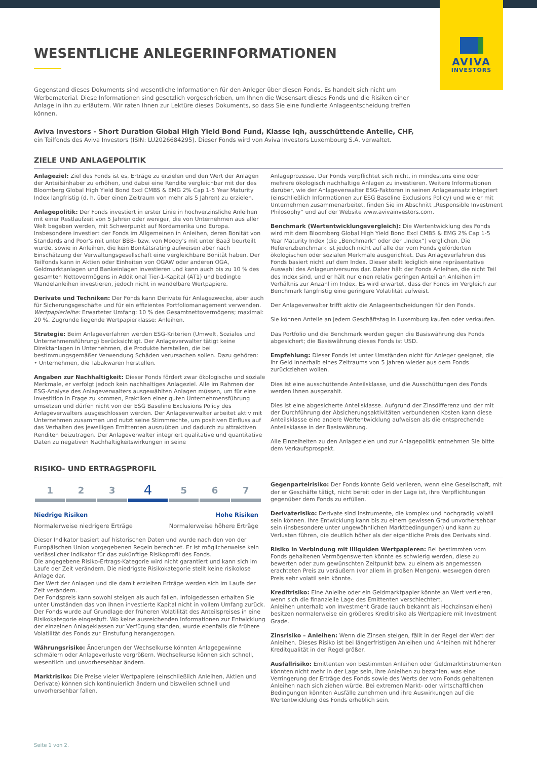AVIVA
INVESTORS
WESENTLICHE ANLEGERINFORMATIONEN
Gegenstand dieses Dokuments sind wesentliche Informationen für den Anleger über diesen Fonds. Es handelt sich nicht um Werbematerial. Diese Informationen sind gesetzlich vorgeschrieben, um Ihnen die Wesensart dieses Fonds und die Risiken einer Anlage in ihn zu erläutern. Wir raten Ihnen zur Lektüre dieses Dokuments, so dass Sie eine fundierte Anlageentscheidung treffen können.
Aviva Investors - Short Duration Global High Yield Bond Fund, Klasse Iqh, ausschüttende Anteile, CHF, ein Teilfonds des Aviva Investors (ISIN: LU2026684295). Dieser Fonds wird von Aviva Investors Luxembourg S.A. verwaltet.
ZIELE UND ANLAGEPOLITIK
Anlageziel: Ziel des Fonds ist es, Erträge zu erzielen und den Wert der Anlagen der Anteilsinhaber zu erhöhen, und dabei eine Rendite vergleichbar mit der des Bloomberg Global High Yield Bond Excl CMBS & EMG 2% Cap 1-5 Year Maturity Index langfristig (d. h. über einen Zeitraum von mehr als 5 Jahren) zu erzielen.
Anlagepolitik: Der Fonds investiert in erster Linie in hochverzinsliche Anleihen mit einer Restlaufzeit von 5 Jahren oder weniger, die von Unternehmen aus aller Welt begeben werden, mit Schwerpunkt auf Nordamerika und Europa. Insbesondere investiert der Fonds im Allgemeinen in Anleihen, deren Bonität von Standards and Poor's mit unter BBB- bzw. von Moody's mit unter Baa3 beurteilt wurde, sowie in Anleihen, die kein Bonitätsrating aufweisen aber nach Einschätzung der Verwaltungsgesellschaft eine vergleichbare Bonität haben. Der Teilfonds kann in Aktien oder Einheiten von OGAW oder anderen OGA, Geldmarktanlagen und Bankeinlagen investieren und kann auch bis zu 10 % des gesamten Nettovermögens in Additional Tier-1-Kapital (AT1) und bedingte Wandelanleihen investieren, jedoch nicht in wandelbare Wertpapiere.
Derivate und Techniken: Der Fonds kann Derivate für Anlagezwecke, aber auch für Sicherungsgeschäfte und für ein effizientes Portfoliomanagement verwenden.
Wertpapierleihe: Erwarteter Umfang: 10 % des Gesamtnettovermögens; maximal: 20 %. Zugrunde liegende Wertpapierklasse: Anleihen.
Strategie: Beim Anlageverfahren werden ESG-Kriterien (Umwelt, Soziales und Unternehmensführung) berücksichtigt. Der Anlageverwalter tätigt keine Direktanlagen in Unternehmen, die Produkte herstellen, die bei bestimmungsgemäßer Verwendung Schäden verursachen sollen. Dazu gehören:
• Unternehmen, die Tabakwaren herstellen.
Angaben zur Nachhaltigkeit: Dieser Fonds fördert zwar ökologische und soziale Merkmale, er verfolgt jedoch kein nachhaltiges Anlageziel. Alle im Rahmen der ESG-Analyse des Anlageverwalters ausgewählten Anlagen müssen, um für eine Investition in Frage zu kommen, Praktiken einer guten Unternehmensführung umsetzen und dürfen nicht von der ESG Baseline Exclusions Policy des Anlageverwalters ausgeschlossen werden. Der Anlageverwalter arbeitet aktiv mit Unternehmen zusammen und nutzt seine Stimmrechte, um positiven Einfluss auf das Verhalten des jeweiligen Emittenten auszuüben und dadurch zu attraktiven Renditen beizutragen. Der Anlageverwalter integriert qualitative und quantitative Daten zu negativen Nachhaltigkeitswirkungen in seine
Anlageprozesse. Der Fonds verpflichtet sich nicht, in mindestens eine oder mehrere ökologisch nachhaltige Anlagen zu investieren. Weitere Informationen darüber, wie der Anlageverwalter ESG-Faktoren in seinen Anlageansatz integriert (einschließlich Informationen zur ESG Baseline Exclusions Policy) und wie er mit Unternehmen zusammenarbeitet, finden Sie im Abschnitt „Responsible Investment Philosophy“ und auf der Website www.avivainvestors.com.
Benchmark (Wertentwicklungsvergleich): Die Wertentwicklung des Fonds wird mit dem Bloomberg Global High Yield Bond Excl CMBS & EMG 2% Cap 1-5 Year Maturity Index (die „Benchmark“ oder der „Index“) verglichen. Die Referenzbenchmark ist jedoch nicht auf alle der vom Fonds geförderten ökologischen oder sozialen Merkmale ausgerichtet. Das Anlageverfahren des Fonds basiert nicht auf dem Index. Dieser stellt lediglich eine repräsentative Auswahl des Anlageuniversums dar. Daher hält der Fonds Anleihen, die nicht Teil des Index sind, und er hält nur einen relativ geringen Anteil an Anleihen im Verhältnis zur Anzahl im Index. Es wird erwartet, dass der Fonds im Vergleich zur Benchmark langfristig eine geringere Volatilität aufweist.
Der Anlageverwalter trifft aktiv die Anlageentscheidungen für den Fonds.
Sie können Anteile an jedem Geschäftstag in Luxemburg kaufen oder verkaufen.
Das Portfolio und die Benchmark werden gegen die Basiswährung des Fonds abgesichert; die Basiswährung dieses Fonds ist USD.
Empfehlung: Dieser Fonds ist unter Umständen nicht für Anleger geeignet, die ihr Geld innerhalb eines Zeitraums von 5 Jahren wieder aus dem Fonds zurückziehen wollen.
Dies ist eine ausschüttende Anteilsklasse, und die Ausschüttungen des Fonds werden Ihnen ausgezahlt.
Dies ist eine abgesicherte Anteilsklasse. Aufgrund der Zinsdifferenz und der mit der Durchführung der Absicherungsaktivitäten verbundenen Kosten kann diese Anteilsklasse eine andere Wertentwicklung aufweisen als die entsprechende Anteilsklasse in der Basiswährung.
Alle Einzelheiten zu den Anlagezielen und zur Anlagepolitik entnehmen Sie bitte dem Verkaufsprospekt.
RISIKO- UND ERTRAGSPROFIL
| 1 | 2 | 3 | 4 | 5 | 6 | 7 |
Niedrige Risiken Hohe Risiken
Normalerweise niedrigere Erträge Normalerweise höhere Erträge
Dieser Indikator basiert auf historischen Daten und wurde nach den von der Europäischen Union vorgegebenen Regeln berechnet. Er ist möglicherweise kein verlässlicher Indikator für das zukünftige Risikoprofil des Fonds.
Die angegebene Risiko-Ertrags-Kategorie wird nicht garantiert und kann sich im Laufe der Zeit verändern. Die niedrigste Risikokategorie stellt keine risikolose Anlage dar.
Der Wert der Anlagen und die damit erzielten Erträge werden sich im Laufe der Zeit verändern.
Der Fondspreis kann sowohl steigen als auch fallen. Infolgedessen erhalten Sie unter Umständen das von Ihnen investierte Kapital nicht in vollem Umfang zurück.
Der Fonds wurde auf Grundlage der früheren Volatilität des Anteilspreises in eine Risikokategorie eingestuft. Wo keine ausreichenden Informationen zur Entwicklung der einzelnen Anlageklassen zur Verfügung standen, wurde ebenfalls die frühere Volatilität des Fonds zur Einstufung herangezogen.
Währungsrisiko: Änderungen der Wechselkurse könnten Anlagegewinne schmälern oder Anlageverluste vergrößern. Wechselkurse können sich schnell, wesentlich und unvorhersehbar ändern.
Marktrisiko: Die Preise vieler Wertpapiere (einschließlich Anleihen, Aktien und Derivate) können sich kontinuierlich ändern und bisweilen schnell und unvorhersehbar fallen.
Gegenparteirisiko: Der Fonds könnte Geld verlieren, wenn eine Gesellschaft, mit der er Geschäfte tätigt, nicht bereit oder in der Lage ist, ihre Verpflichtungen gegenüber dem Fonds zu erfüllen.
Derivaterisiko: Derivate sind Instrumente, die komplex und hochgradig volatil sein können. Ihre Entwicklung kann bis zu einem gewissen Grad unvorhersehbar sein (insbesondere unter ungewöhnlichen Marktbedingungen) und kann zu Verlusten führen, die deutlich höher als der eigentliche Preis des Derivats sind.
Risiko in Verbindung mit illiquiden Wertpapieren: Bei bestimmten vom Fonds gehaltenen Vermögenswerten könnte es schwierig werden, diese zu bewerten oder zum gewünschten Zeitpunkt bzw. zu einem als angemessen erachteten Preis zu veräußern (vor allem in großen Mengen), weswegen deren Preis sehr volatil sein könnte.
Kreditrisiko: Eine Anleihe oder ein Geldmarktpapier könnte an Wert verlieren, wenn sich die finanzielle Lage des Emittenten verschlechtert.
Anleihen unterhalb von Investment Grade (auch bekannt als Hochzinsanleihen) besitzen normalerweise ein größeres Kreditrisiko als Wertpapiere mit Investment Grade.
Zinsrisiko – Anleihen: Wenn die Zinsen steigen, fällt in der Regel der Wert der Anleihen. Dieses Risiko ist bei längerfristigen Anleihen und Anleihen mit höherer Kreditqualität in der Regel größer.
Ausfallrisiko: Emittenten von bestimmten Anleihen oder Geldmarktinstrumenten könnten nicht mehr in der Lage sein, ihre Anleihen zu bezahlen, was eine Verringerung der Erträge des Fonds sowie des Werts der vom Fonds gehaltenen Anleihen nach sich ziehen würde. Bei extremen Markt- oder wirtschaftlichen Bedingungen könnten Ausfälle zunehmen und ihre Auswirkungen auf die Wertentwicklung des Fonds erheblich sein.
Seite 1 von 2.